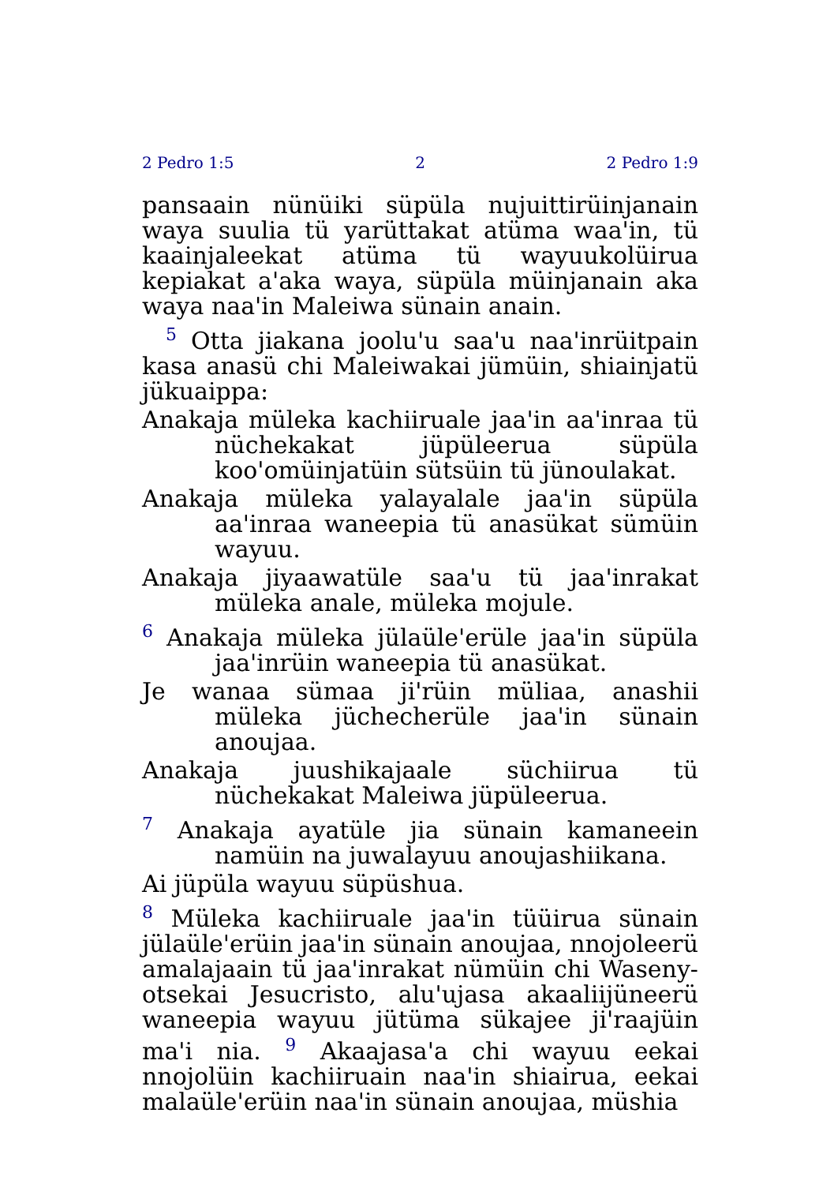2 Pedro 1:5 2 2 Pedro 1:9
pansaain nünüiki süpüla nujuittirüinjanain waya suulia tü yarüttakat atüma waa'in, tü kaainjaleekat atüma tü wayuukolüirua kepiakat a'aka waya, süpüla müinjanain aka waya naa'in Maleiwa sünain anain.
<sup>5</sup> Otta jiakana joolu'u saa'u naa'inrüitpain kasa anasü chi Maleiwakai jümüin, shiainjatü jükuaippa:
Anakaja müleka kachiiruale jaa'in aa'inraa tü nüchekakat jüpüleerua süpüla koo'omüinjatüin sütsüin tü jünoulakat.
Anakaja müleka yalayalale jaa'in süpüla aa'inraa waneepia tü anasükat sümüin wayuu.
Anakaja jiyaawatüle saa'u tü jaa'inrakat müleka anale, müleka mojule.
<sup>6</sup> Anakaja müleka jülaüle'erüle jaa'in süpüla jaa'inrüin waneepia tü anasükat.
Je wanaa sümaa ji'rüin müliaa, anashii müleka jüchecherüle jaa'in sünain anoujaa.
Anakaja juushikajaale süchiirua tü nüchekakat Maleiwa jüpüleerua.
<sup>7</sup> Anakaja ayatüle jia sünain kamaneein namüin na juwalayuu anoujashiikana.
Ai jüpüla wayuu süpüshua.
<sup>8</sup> Müleka kachiiruale jaa'in tüüirua sünain jülaüle'erüin jaa'in sünain anoujaa, nnojoleerü amalajaain tü jaa'inrakat nümüin chi Waseny-otsekai Jesucristo, alu'ujasa akaaliijüneerü waneepia wayuu jütüma sükajee ji'raajüin ma'i nia. <sup>9</sup> Akaajasa'a chi wayuu eekai nnojolüin kachiiruain naa'in shiairua, eekai malaüle'erüin naa'in sünain anoujaa, müshia